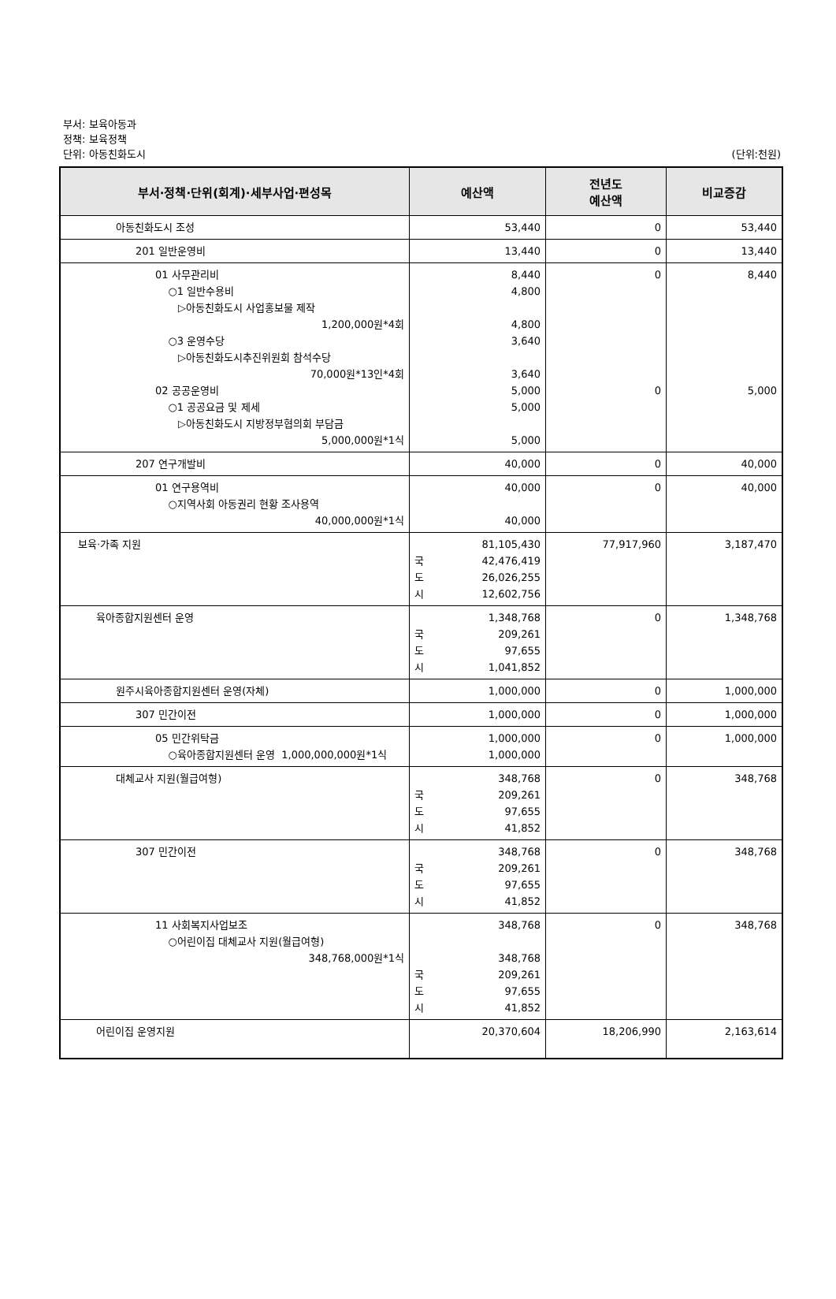부서: 보육아동과
정책: 보육정책
단위: 아동친화도시 (단위:천원)
| 부서·정책·단위(회계)·세부사업·편성목 | 예산액 | 전년도 예산액 | 비교증감 |
| --- | --- | --- | --- |
| 아동친화도시 조성 | 53,440 | 0 | 53,440 |
| 201 일반운영비 | 13,440 | 0 | 13,440 |
| 01 사무관리비 ○1 일반수용비 ▷아동친화도시 사업홍보물 제작 1,200,000원*4회 ○3 운영수당 ▷아동친화도시추진위원회 참석수당 70,000원*13인*4회 02 공공운영비 ○1 공공요금 및 제세 ▷아동친화도시 지방정부협의회 부담금 5,000,000원*1식 | 8,440 4,800 4,800 3,640 3,640 5,000 5,000 5,000 | 0 0 | 8,440 5,000 |
| 207 연구개발비 | 40,000 | 0 | 40,000 |
| 01 연구용역비 ○지역사회 아동권리 현황 조사용역 40,000,000원*1식 | 40,000 40,000 | 0 | 40,000 |
| 보육·가족 지원 | 81,105,430 국 42,476,419 도 26,026,255 시 12,602,756 | 77,917,960 | 3,187,470 |
| 육아종합지원센터 운영 | 1,348,768 국 209,261 도 97,655 시 1,041,852 | 0 | 1,348,768 |
| 원주시육아종합지원센터 운영(자체) | 1,000,000 | 0 | 1,000,000 |
| 307 민간이전 | 1,000,000 | 0 | 1,000,000 |
| 05 민간위탁금 ○육아종합지원센터 운영 1,000,000,000원*1식 | 1,000,000 1,000,000 | 0 | 1,000,000 |
| 대체교사 지원(월급여형) | 348,768 국 209,261 도 97,655 시 41,852 | 0 | 348,768 |
| 307 민간이전 | 348,768 국 209,261 도 97,655 시 41,852 | 0 | 348,768 |
| 11 사회복지사업보조 ○어린이집 대체교사 지원(월급여형) 348,768,000원*1식 | 348,768 348,768 국 209,261 도 97,655 시 41,852 | 0 | 348,768 |
| 어린이집 운영지원 | 20,370,604 | 18,206,990 | 2,163,614 |